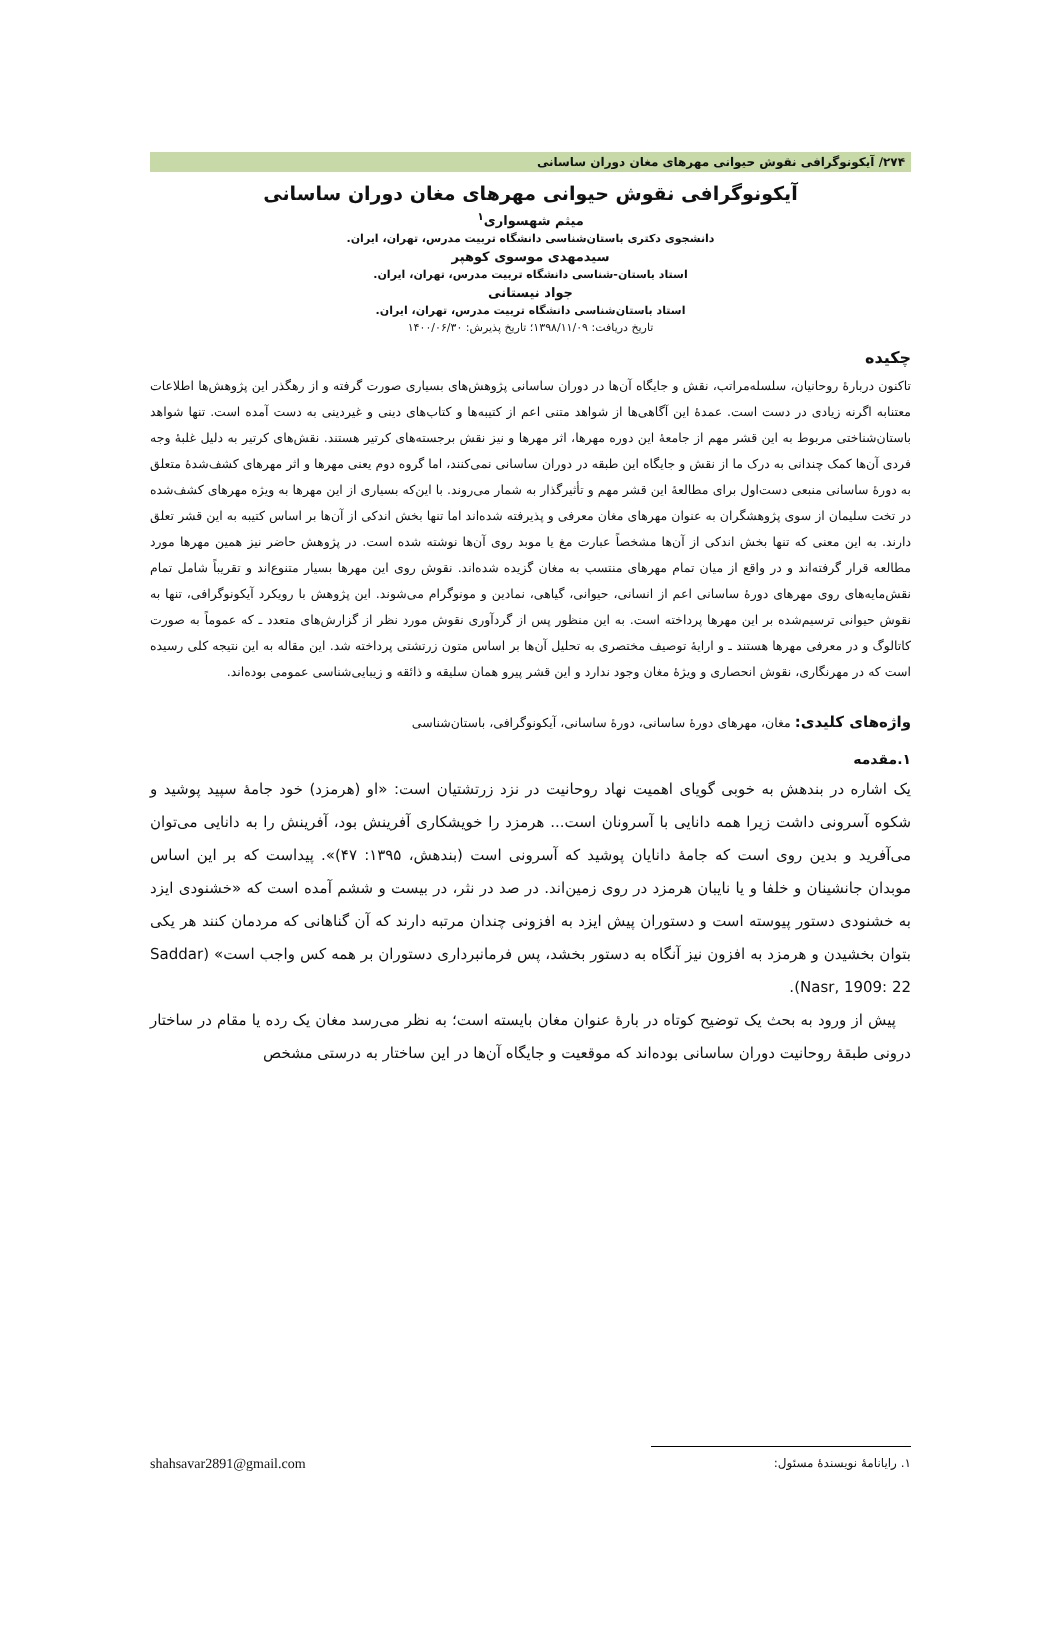۲۷۴/ آیکونوگرافی نقوش حیوانی مهرهای مغان دوران ساسانی
آیکونوگرافی نقوش حیوانی مهرهای مغان دوران ساسانی
میثم شهسواری<sup>۱</sup>
دانشجوی دکتری باستان‌شناسی دانشگاه تربیت مدرس، تهران، ایران.
سیدمهدی موسوی کوهپر
استاد باستان-شناسی دانشگاه تربیت مدرس، تهران، ایران.
جواد نیستانی
استاد باستان‌شناسی دانشگاه تربیت مدرس، تهران، ایران.
تاریخ دریافت: ۱۳۹۸/۱۱/۰۹؛ تاریخ پذیرش: ۱۴۰۰/۰۶/۳۰
چکیده
تاکنون دربارۀ روحانیان، سلسله‌مراتب، نقش و جایگاه آن‌ها در دوران ساسانی پژوهش‌های بسیاری صورت گرفته و از رهگذر این پژوهش‌ها اطلاعات معتنابه اگرنه زیادی در دست است. عمدۀ این آگاهی‌ها از شواهد متنی اعم از کتیبه‌ها و کتاب‌های دینی و غیردینی به دست آمده است. تنها شواهد باستان‌شناختی مربوط به این قشر مهم از جامعۀ این دوره مهرها، اثر مهرها و نیز نقش برجسته‌های کرتیر هستند. نقش‌های کرتیر به دلیل غلبۀ وجه فردی آن‌ها کمک چندانی به درک ما از نقش و جایگاه این طبقه در دوران ساسانی نمی‌کنند، اما گروه دوم یعنی مهرها و اثر مهرهای کشف‌شدۀ متعلق به دورۀ ساسانی منبعی دست‌اول برای مطالعۀ این قشر مهم و تأثیرگذار به شمار می‌روند. با این‌که بسیاری از این مهرها به ویژه مهرهای کشف‌شده در تخت سلیمان از سوی پژوهشگران به عنوان مهرهای مغان معرفی و پذیرفته شده‌اند اما تنها بخش اندکی از آن‌ها بر اساس کتیبه به این قشر تعلق دارند. به این معنی که تنها بخش اندکی از آن‌ها مشخصاً عبارت مغ یا موبد روی آن‌ها نوشته شده است. در پژوهش حاضر نیز همین مهرها مورد مطالعه قرار گرفته‌اند و در واقع از میان تمام مهرهای منتسب به مغان گزیده شده‌اند. نقوش روی این مهرها بسیار متنوع‌اند و تقریباً شامل تمام نقش‌مایه‌های روی مهرهای دورۀ ساسانی اعم از انسانی، حیوانی، گیاهی، نمادین و مونوگرام می‌شوند. این پژوهش با رویکرد آیکونوگرافی، تنها به نقوش حیوانی ترسیم‌شده بر این مهرها پرداخته است. به این منظور پس از گردآوری نقوش مورد نظر از گزارش‌های متعدد ـ که عموماً به صورت کاتالوگ و در معرفی مهرها هستند ـ و ارایۀ توصیف مختصری به تحلیل آن‌ها بر اساس متون زرتشتی پرداخته شد. این مقاله به این نتیجه کلی رسیده است که در مهرنگاری، نقوش انحصاری و ویژۀ مغان وجود ندارد و این قشر پیرو همان سلیقه و ذائقه و زیبایی‌شناسی عمومی بوده‌اند.
واژه‌های کلیدی: مغان، مهرهای دورۀ ساسانی، دورۀ ساسانی، آیکونوگرافی، باستان‌شناسی
۱.مقدمه
یک اشاره در بندهش به خوبی گویای اهمیت نهاد روحانیت در نزد زرتشتیان است: «او (هرمزد) خود جامۀ سپید پوشید و شکوه آسرونی داشت زیرا همه دانایی با آسرونان است... هرمزد را خویشکاری آفرینش بود، آفرینش را به دانایی می‌توان می‌آفرید و بدین روی است که جامۀ دانایان پوشید که آسرونی است (بندهش، ۱۳۹۵: ۴۷)». پیداست که بر این اساس موبدان جانشینان و خلفا و یا نایبان هرمزد در روی زمین‌اند. در صد در نثر، در بیست و ششم آمده است که «خشنودی ایزد به خشنودی دستور پیوسته است و دستوران پیش ایزد به افزونی چندان مرتبه دارند که آن گناهانی که مردمان کنند هر یکی بتوان بخشیدن و هرمزد به افزون نیز آنگاه به دستور بخشد، پس فرمانبرداری دستوران بر همه کس واجب است» (Saddar Nasr, 1909: 22).
پیش از ورود به بحث یک توضیح کوتاه در بارۀ عنوان مغان بایسته است؛ به نظر می‌رسد مغان یک رده یا مقام در ساختار درونی طبقۀ روحانیت دوران ساسانی بوده‌اند که موقعیت و جایگاه آن‌ها در این ساختار به درستی مشخص
۱. رایانامۀ نویسندۀ مسئول: shahsavar2891@gmail.com